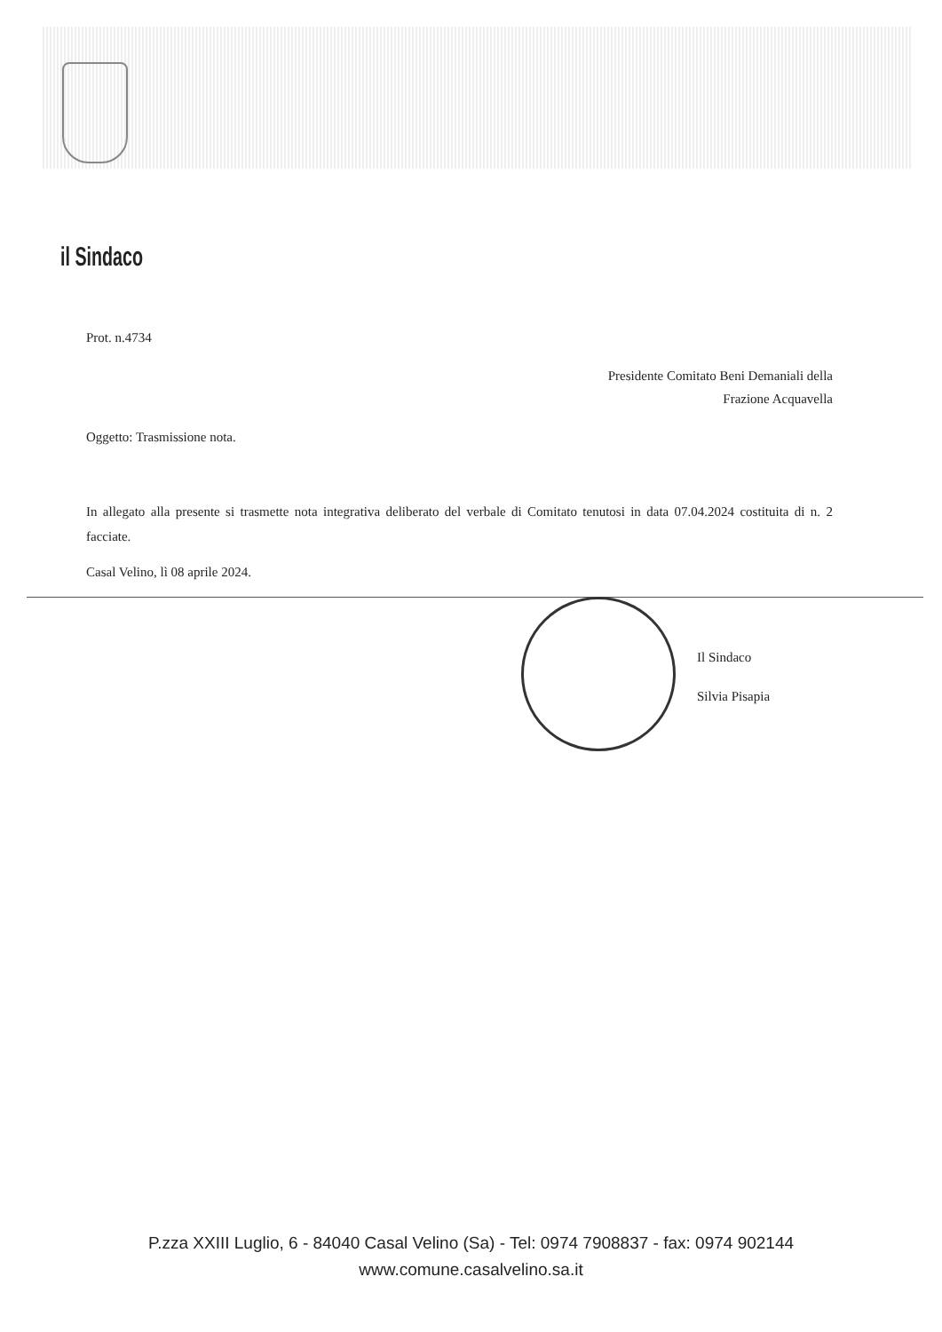il Sindaco
Prot. n.4734
Presidente Comitato Beni Demaniali della
Frazione Acquavella
Oggetto: Trasmissione nota.
In allegato alla presente si trasmette nota integrativa deliberato del verbale di Comitato tenutosi in data 07.04.2024 costituita di n. 2 facciate.
Casal Velino, lì 08 aprile 2024.
Il Sindaco
Silvia Pisapia
P.zza XXIII Luglio, 6 - 84040 Casal Velino (Sa) - Tel: 0974 7908837 - fax: 0974 902144
www.comune.casalvelino.sa.it